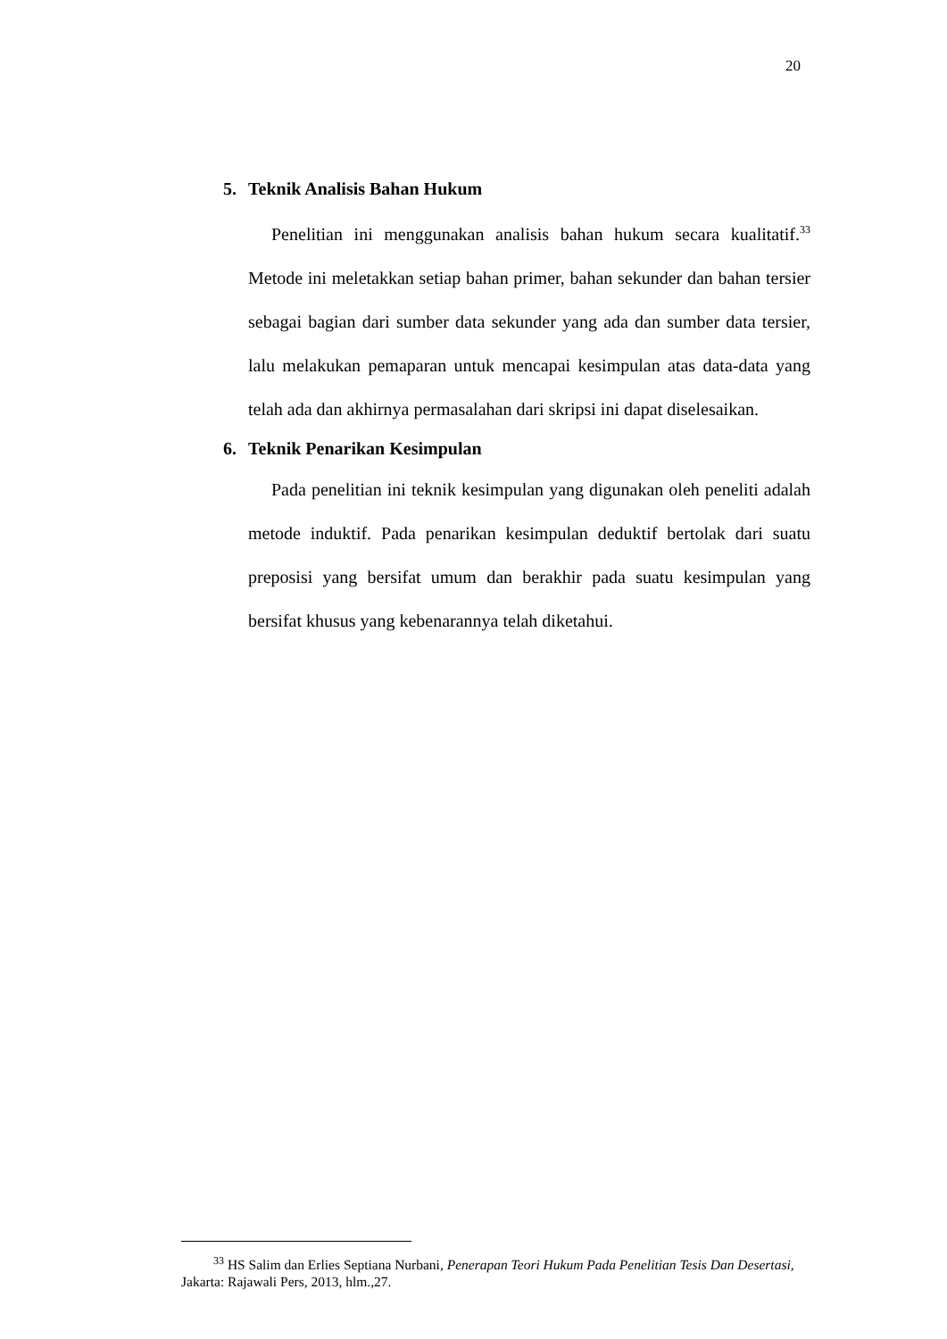20
5. Teknik Analisis Bahan Hukum
Penelitian ini menggunakan analisis bahan hukum secara kualitatif.<sup>33</sup> Metode ini meletakkan setiap bahan primer, bahan sekunder dan bahan tersier sebagai bagian dari sumber data sekunder yang ada dan sumber data tersier, lalu melakukan pemaparan untuk mencapai kesimpulan atas data-data yang telah ada dan akhirnya permasalahan dari skripsi ini dapat diselesaikan.
6. Teknik Penarikan Kesimpulan
Pada penelitian ini teknik kesimpulan yang digunakan oleh peneliti adalah metode induktif. Pada penarikan kesimpulan deduktif bertolak dari suatu preposisi yang bersifat umum dan berakhir pada suatu kesimpulan yang bersifat khusus yang kebenarannya telah diketahui.
<sup>33</sup> HS Salim dan Erlies Septiana Nurbani, Penerapan Teori Hukum Pada Penelitian Tesis Dan Desertasi, Jakarta: Rajawali Pers, 2013, hlm.,27.